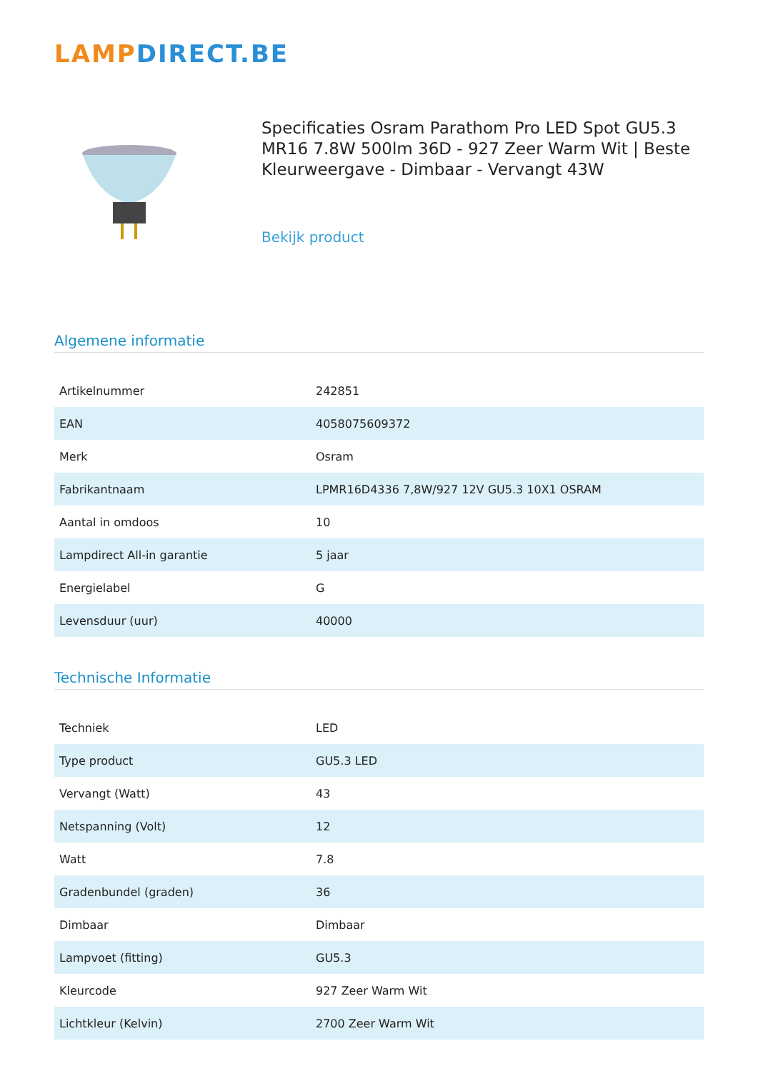LAMP DIRECT.BE
Specificaties Osram Parathom Pro LED Spot GU5.3 MR16 7.8W 500lm 36D - 927 Zeer Warm Wit | Beste Kleurweergave - Dimbaar - Vervangt 43W
Bekijk product
Algemene informatie
| Artikelnummer | 242851 |
| EAN | 4058075609372 |
| Merk | Osram |
| Fabrikantnaam | LPMR16D4336 7,8W/927 12V GU5.3 10X1 OSRAM |
| Aantal in omdoos | 10 |
| Lampdirect All-in garantie | 5 jaar |
| Energielabel | G |
| Levensduur (uur) | 40000 |
Technische Informatie
| Techniek | LED |
| Type product | GU5.3 LED |
| Vervangt (Watt) | 43 |
| Netspanning (Volt) | 12 |
| Watt | 7.8 |
| Gradenbundel (graden) | 36 |
| Dimbaar | Dimbaar |
| Lampvoet (fitting) | GU5.3 |
| Kleurcode | 927 Zeer Warm Wit |
| Lichtkleur (Kelvin) | 2700 Zeer Warm Wit |